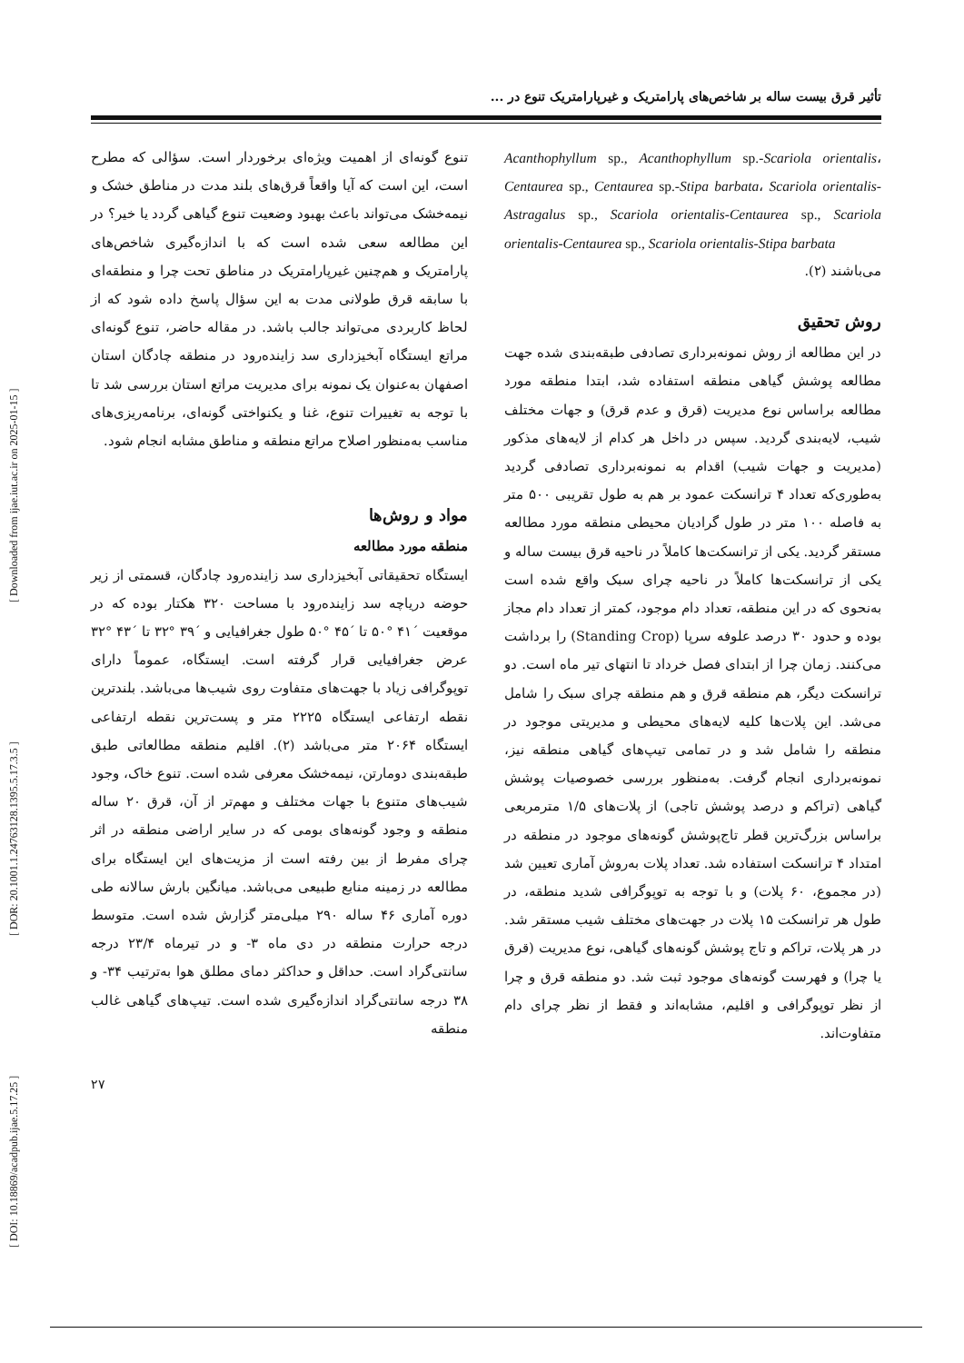[ DOI: 10.18869/acadpub.ijae.5.17.25 ] [ DOR: 20.1001.1.24763128.1395.5.17.3.5 ] [ Downloaded from ijae.iut.ac.ir on 2025-01-15 ]
تأثیر قرق بیست ساله بر شاخص‌های پارامتریک و غیرپارامتریک تنوع در ...
تنوع گونه‌ای از اهمیت ویژه‌ای برخوردار است. سؤالی که مطرح است، این است که آیا واقعاً قرق‌های بلند مدت در مناطق خشک و نیمه‌خشک می‌تواند باعث بهبود وضعیت تنوع گیاهی گردد یا خیر؟ در این مطالعه سعی شده است که با اندازه‌گیری شاخص‌های پارامتریک و هم‌چنین غیرپارامتریک در مناطق تحت چرا و منطقه‌ای با سابقه قرق طولانی مدت به این سؤال پاسخ داده شود که از لحاظ کاربردی می‌تواند جالب باشد. در مقاله حاضر، تنوع گونه‌ای مراتع ایستگاه آبخیزداری سد زاینده‌رود در منطقه چادگان استان اصفهان به‌عنوان یک نمونه برای مدیریت مراتع استان بررسی شد تا با توجه به تغییرات تنوع، غنا و یکنواختی گونه‌ای، برنامه‌ریزی‌های مناسب به‌منظور اصلاح مراتع منطقه و مناطق مشابه انجام شود.
مواد و روش‌ها
منطقه مورد مطالعه
ایستگاه تحقیقاتی آبخیزداری سد زاینده‌رود چادگان، قسمتی از زیر حوضه دریاچه سد زاینده‌رود با مساحت ۳۲۰ هکتار بوده که در موقعیت ´۴۱ °۵۰ تا ´۴۵ °۵۰ طول جغرافیایی و ´۳۹ °۳۲ تا ´۴۳ °۳۲ عرض جغرافیایی قرار گرفته است. ایستگاه، عموماً دارای توپوگرافی زیاد با جهت‌های متفاوت روی شیب‌ها می‌باشد. بلندترین نقطه ارتفاعی ایستگاه ۲۲۲۵ متر و پست‌ترین نقطه ارتفاعی ایستگاه ۲۰۶۴ متر می‌باشد (۲). اقلیم منطقه مطالعاتی طبق طبقه‌بندی دومارتن، نیمه‌خشک معرفی شده است. تنوع خاک، وجود شیب‌های متنوع با جهات مختلف و مهم‌تر از آن، قرق ۲۰ ساله منطقه و وجود گونه‌های بومی که در سایر اراضی منطقه در اثر چرای مفرط از بین رفته است از مزیت‌های این ایستگاه برای مطالعه در زمینه منابع طبیعی می‌باشد. میانگین بارش سالانه طی دوره آماری ۴۶ ساله ۲۹۰ میلی‌متر گزارش شده است. متوسط درجه حرارت منطقه در دی ماه ۳- و در تیرماه ۲۳/۴ درجه سانتی‌گراد است. حداقل و حداکثر دمای مطلق هوا به‌ترتیب ۳۴- و ۳۸ درجه سانتی‌گراد اندازه‌گیری شده است. تیپ‌های گیاهی غالب منطقه
Acanthophyllum sp., Acanthophyllum sp.-Scariola orientalis، Centaurea sp., Centaurea sp.-Stipa barbata، Scariola orientalis-Astragalus sp., Scariola orientalis-Centaurea sp., Scariola orientalis-Centaurea sp., Scariola orientalis-Stipa barbata
می‌باشند (۲).
روش تحقیق
در این مطالعه از روش نمونه‌برداری تصادفی طبقه‌بندی شده جهت مطالعه پوشش گیاهی منطقه استفاده شد، ابتدا منطقه مورد مطالعه براساس نوع مدیریت (قرق و عدم قرق) و جهات مختلف شیب، لایه‌بندی گردید. سپس در داخل هر کدام از لایه‌های مذکور (مدیریت و جهات شیب) اقدام به نمونه‌برداری تصادفی گردید به‌طوری‌که تعداد ۴ ترانسکت عمود بر هم به طول تقریبی ۵۰۰ متر به فاصله ۱۰۰ متر در طول گرادیان محیطی منطقه مورد مطالعه مستقر گردید. یکی از ترانسکت‌ها کاملاً در ناحیه قرق بیست ساله و یکی از ترانسکت‌ها کاملاً در ناحیه چرای سبک واقع شده است به‌نحوی که در این منطقه، تعداد دام موجود، کمتر از تعداد دام مجاز بوده و حدود ۳۰ درصد علوفه سرپا (Standing Crop) را برداشت می‌کنند. زمان چرا از ابتدای فصل خرداد تا انتهای تیر ماه است. دو ترانسکت دیگر، هم منطقه قرق و هم منطقه چرای سبک را شامل می‌شد. این پلات‌ها کلیه لایه‌های محیطی و مدیریتی موجود در منطقه را شامل شد و در تمامی تیپ‌های گیاهی منطقه نیز، نمونه‌برداری انجام گرفت. به‌منظور بررسی خصوصیات پوشش گیاهی (تراکم و درصد پوشش تاجی) از پلات‌های ۱/۵ مترمربعی براساس بزرگ‌ترین قطر تاج‌پوشش گونه‌های موجود در منطقه در امتداد ۴ ترانسکت استفاده شد. تعداد پلات به‌روش آماری تعیین شد (در مجموع، ۶۰ پلات) و با توجه به توپوگرافی شدید منطقه، در طول هر ترانسکت ۱۵ پلات در جهت‌های مختلف شیب مستقر شد. در هر پلات، تراکم و تاج پوشش گونه‌های گیاهی، نوع مدیریت (قرق یا چرا) و فهرست گونه‌های موجود ثبت شد. دو منطقه قرق و چرا از نظر توپوگرافی و اقلیم، مشابه‌اند و فقط از نظر چرای دام متفاوت‌اند.
۲۷